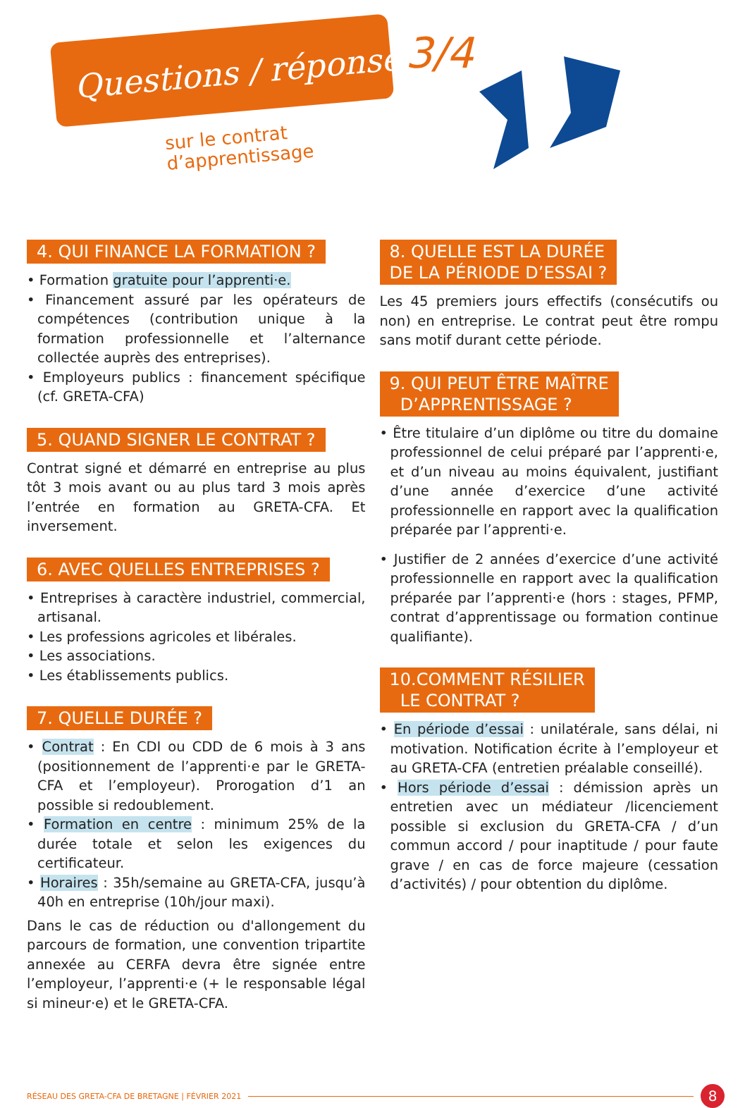Questions / réponses 3/4
sur le contrat
d’apprentissage
4. QUI FINANCE LA FORMATION ?
• Formation gratuite pour l’apprenti·e.
• Financement assuré par les opérateurs de compétences (contribution unique à la formation professionnelle et l’alternance collectée auprès des entreprises).
• Employeurs publics : financement spécifique (cf. GRETA-CFA)
5. QUAND SIGNER LE CONTRAT ?
Contrat signé et démarré en entreprise au plus tôt 3 mois avant ou au plus tard 3 mois après l’entrée en formation au GRETA-CFA. Et inversement.
6. AVEC QUELLES ENTREPRISES ?
• Entreprises à caractère industriel, commercial, artisanal.
• Les professions agricoles et libérales.
• Les associations.
• Les établissements publics.
7. QUELLE DURÉE ?
• Contrat : En CDI ou CDD de 6 mois à 3 ans (positionnement de l’apprenti·e par le GRETA-CFA et l’employeur). Prorogation d’1 an possible si redoublement.
• Formation en centre : minimum 25% de la durée totale et selon les exigences du certificateur.
• Horaires : 35h/semaine au GRETA-CFA, jusqu’à 40h en entreprise (10h/jour maxi).
Dans le cas de réduction ou d'allongement du parcours de formation, une convention tripartite annexée au CERFA devra être signée entre l’employeur, l’apprenti·e (+ le responsable légal si mineur·e) et le GRETA-CFA.
8. QUELLE EST LA DURÉE
DE LA PÉRIODE D’ESSAI ?
Les 45 premiers jours effectifs (consécutifs ou non) en entreprise. Le contrat peut être rompu sans motif durant cette période.
9. QUI PEUT ÊTRE MAÎTRE
D’APPRENTISSAGE ?
• Être titulaire d’un diplôme ou titre du domaine professionnel de celui préparé par l’apprenti·e, et d’un niveau au moins équivalent, justifiant d’une année d’exercice d’une activité professionnelle en rapport avec la qualification préparée par l’apprenti·e.
• Justifier de 2 années d’exercice d’une activité professionnelle en rapport avec la qualification préparée par l’apprenti·e (hors : stages, PFMP, contrat d’apprentissage ou formation continue qualifiante).
10.COMMENT RÉSILIER
LE CONTRAT ?
• En période d’essai : unilatérale, sans délai, ni motivation. Notification écrite à l’employeur et au GRETA-CFA (entretien préalable conseillé).
• Hors période d’essai : démission après un entretien avec un médiateur /licenciement possible si exclusion du GRETA-CFA / d’un commun accord / pour inaptitude / pour faute grave / en cas de force majeure (cessation d’activités) / pour obtention du diplôme.
RÉSEAU DES GRETA-CFA DE BRETAGNE | FÉVRIER 2021 8